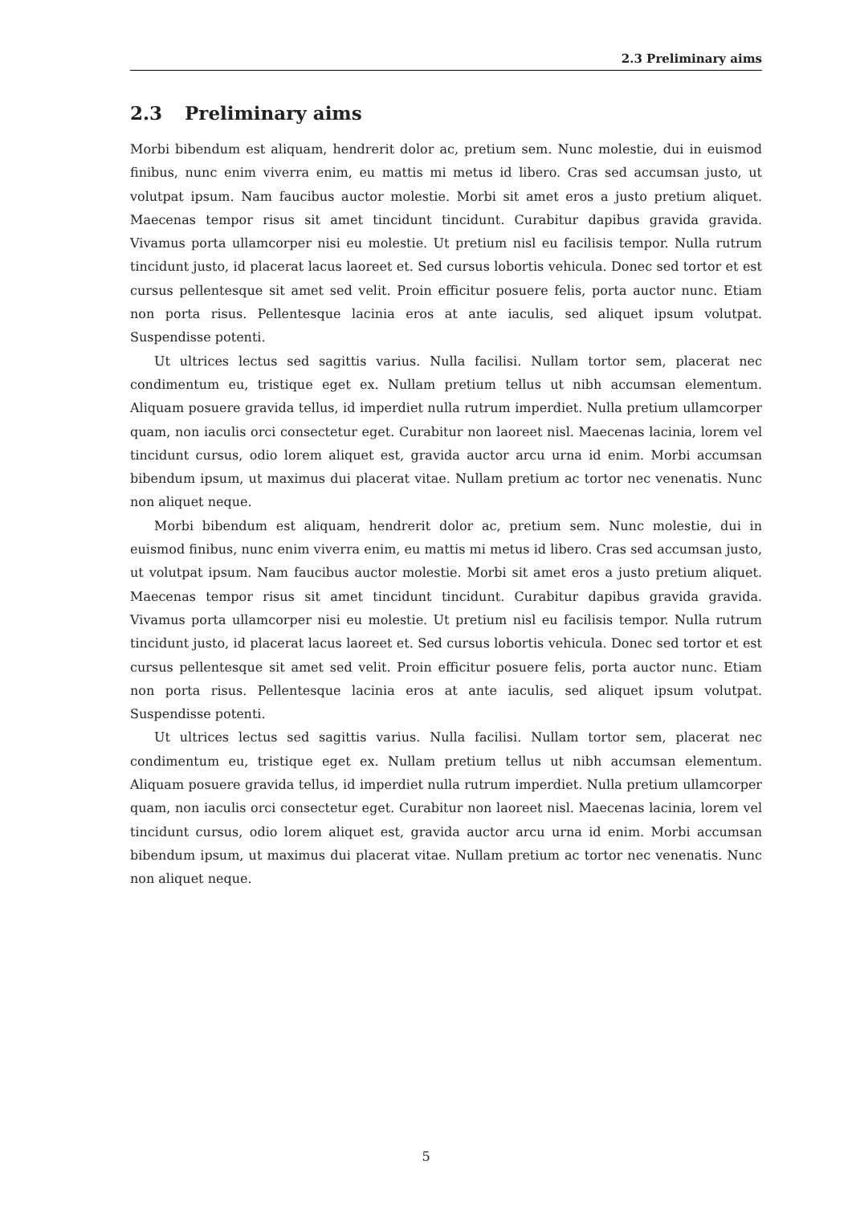2.3 Preliminary aims
2.3 Preliminary aims
Morbi bibendum est aliquam, hendrerit dolor ac, pretium sem. Nunc molestie, dui in euismod finibus, nunc enim viverra enim, eu mattis mi metus id libero. Cras sed accumsan justo, ut volutpat ipsum. Nam faucibus auctor molestie. Morbi sit amet eros a justo pretium aliquet. Maecenas tempor risus sit amet tincidunt tincidunt. Curabitur dapibus gravida gravida. Vivamus porta ullamcorper nisi eu molestie. Ut pretium nisl eu facilisis tempor. Nulla rutrum tincidunt justo, id placerat lacus laoreet et. Sed cursus lobortis vehicula. Donec sed tortor et est cursus pellentesque sit amet sed velit. Proin efficitur posuere felis, porta auctor nunc. Etiam non porta risus. Pellentesque lacinia eros at ante iaculis, sed aliquet ipsum volutpat. Suspendisse potenti.
Ut ultrices lectus sed sagittis varius. Nulla facilisi. Nullam tortor sem, placerat nec condimentum eu, tristique eget ex. Nullam pretium tellus ut nibh accumsan elementum. Aliquam posuere gravida tellus, id imperdiet nulla rutrum imperdiet. Nulla pretium ullamcorper quam, non iaculis orci consectetur eget. Curabitur non laoreet nisl. Maecenas lacinia, lorem vel tincidunt cursus, odio lorem aliquet est, gravida auctor arcu urna id enim. Morbi accumsan bibendum ipsum, ut maximus dui placerat vitae. Nullam pretium ac tortor nec venenatis. Nunc non aliquet neque.
Morbi bibendum est aliquam, hendrerit dolor ac, pretium sem. Nunc molestie, dui in euismod finibus, nunc enim viverra enim, eu mattis mi metus id libero. Cras sed accumsan justo, ut volutpat ipsum. Nam faucibus auctor molestie. Morbi sit amet eros a justo pretium aliquet. Maecenas tempor risus sit amet tincidunt tincidunt. Curabitur dapibus gravida gravida. Vivamus porta ullamcorper nisi eu molestie. Ut pretium nisl eu facilisis tempor. Nulla rutrum tincidunt justo, id placerat lacus laoreet et. Sed cursus lobortis vehicula. Donec sed tortor et est cursus pellentesque sit amet sed velit. Proin efficitur posuere felis, porta auctor nunc. Etiam non porta risus. Pellentesque lacinia eros at ante iaculis, sed aliquet ipsum volutpat. Suspendisse potenti.
Ut ultrices lectus sed sagittis varius. Nulla facilisi. Nullam tortor sem, placerat nec condimentum eu, tristique eget ex. Nullam pretium tellus ut nibh accumsan elementum. Aliquam posuere gravida tellus, id imperdiet nulla rutrum imperdiet. Nulla pretium ullamcorper quam, non iaculis orci consectetur eget. Curabitur non laoreet nisl. Maecenas lacinia, lorem vel tincidunt cursus, odio lorem aliquet est, gravida auctor arcu urna id enim. Morbi accumsan bibendum ipsum, ut maximus dui placerat vitae. Nullam pretium ac tortor nec venenatis. Nunc non aliquet neque.
5